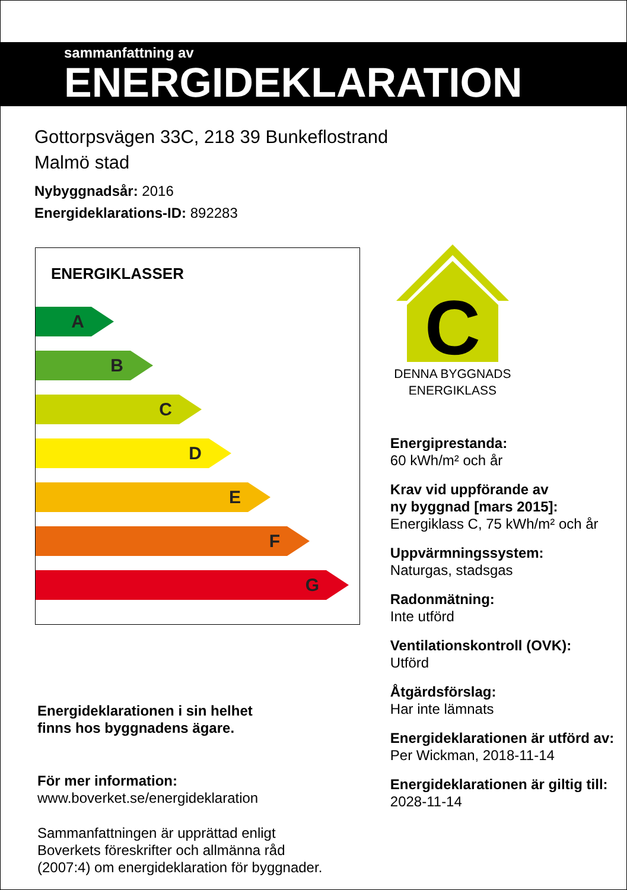sammanfattning av
ENERGIDEKLARATION
Gottorpsvägen 33C, 218 39 Bunkeflostrand
Malmö stad
Nybyggnadsår: 2016
Energideklarations-ID: 892283
ENERGIKLASSER
A
B
C
D
E
F
G
Energideklarationen i sin helhet
finns hos byggnadens ägare.
För mer information:
www.boverket.se/energideklaration
Sammanfattningen är upprättad enligt
Boverkets föreskrifter och allmänna råd
(2007:4) om energideklaration för byggnader.
C
DENNA BYGGNADS ENERGIKLASS
Energiprestanda:
60 kWh/m² och år
Krav vid uppförande av
ny byggnad [mars 2015]:
Energiklass C, 75 kWh/m² och år
Uppvärmningssystem:
Naturgas, stadsgas
Radonmätning:
Inte utförd
Ventilationskontroll (OVK):
Utförd
Åtgärdsförslag:
Har inte lämnats
Energideklarationen är utförd av:
Per Wickman, 2018-11-14
Energideklarationen är giltig till:
2028-11-14